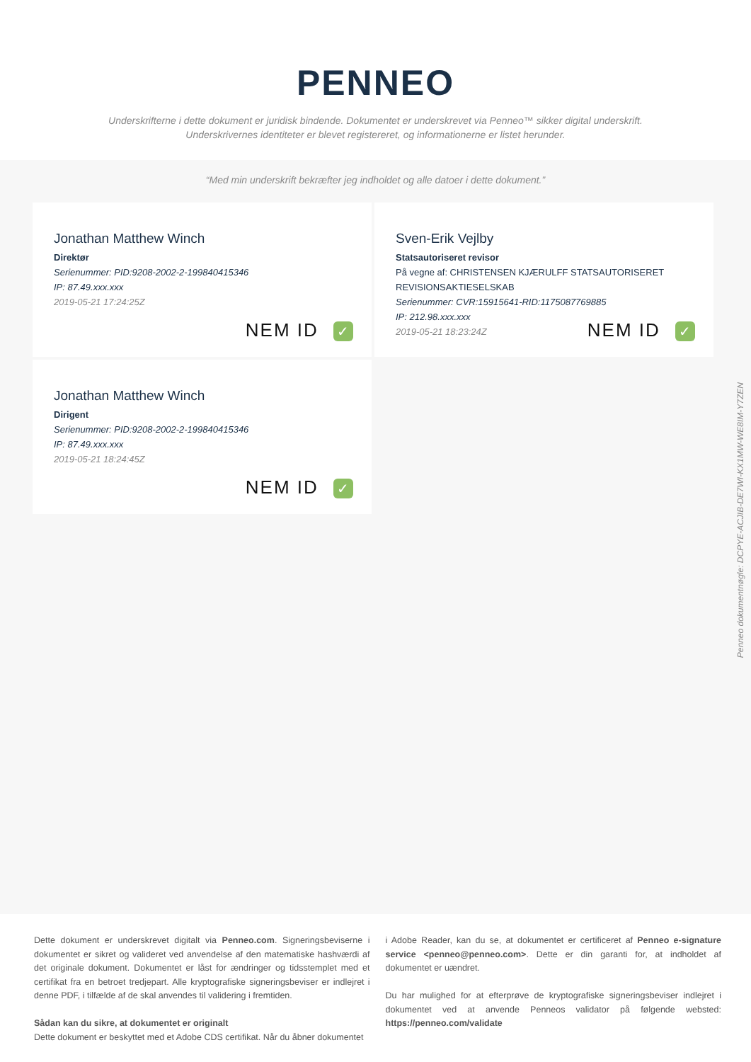PENNEO
Underskrifterne i dette dokument er juridisk bindende. Dokumentet er underskrevet via Penneo™ sikker digital underskrift.
Underskrivernes identiteter er blevet registereret, og informationerne er listet herunder.
“Med min underskrift bekræfter jeg indholdet og alle datoer i dette dokument.”
Jonathan Matthew Winch
Direktør
Serienummer: PID:9208-2002-2-199840415346
IP: 87.49.xxx.xxx
2019-05-21 17:24:25Z
NEM ID ✓
Sven-Erik Vejlby
Statsautoriseret revisor
På vegne af: CHRISTENSEN KJÆRULFF STATSAUTORISERET REVISIONSAKTIESELSKAB
Serienummer: CVR:15915641-RID:1175087769885
IP: 212.98.xxx.xxx
2019-05-21 18:23:24Z
NEM ID ✓
Jonathan Matthew Winch
Dirigent
Serienummer: PID:9208-2002-2-199840415346
IP: 87.49.xxx.xxx
2019-05-21 18:24:45Z
NEM ID ✓
Penneo dokumentnøgle: DCPYE-ACJIB-DE7WI-KX1MW-WE8IM-Y7ZEN
Dette dokument er underskrevet digitalt via Penneo.com. Signeringsbeviserne i dokumentet er sikret og valideret ved anvendelse af den matematiske hashværdi af det originale dokument. Dokumentet er låst for ændringer og tidsstemplet med et certifikat fra en betroet tredjepart. Alle kryptografiske signeringsbeviser er indlejret i denne PDF, i tilfælde af de skal anvendes til validering i fremtiden.
Sådan kan du sikre, at dokumentet er originalt
Dette dokument er beskyttet med et Adobe CDS certifikat. Når du åbner dokumentet
i Adobe Reader, kan du se, at dokumentet er certificeret af Penneo e-signature service <penneo@penneo.com>. Dette er din garanti for, at indholdet af dokumentet er uændret.
Du har mulighed for at efterprøve de kryptografiske signeringsbeviser indlejret i dokumentet ved at anvende Penneos validator på følgende websted: https://penneo.com/validate